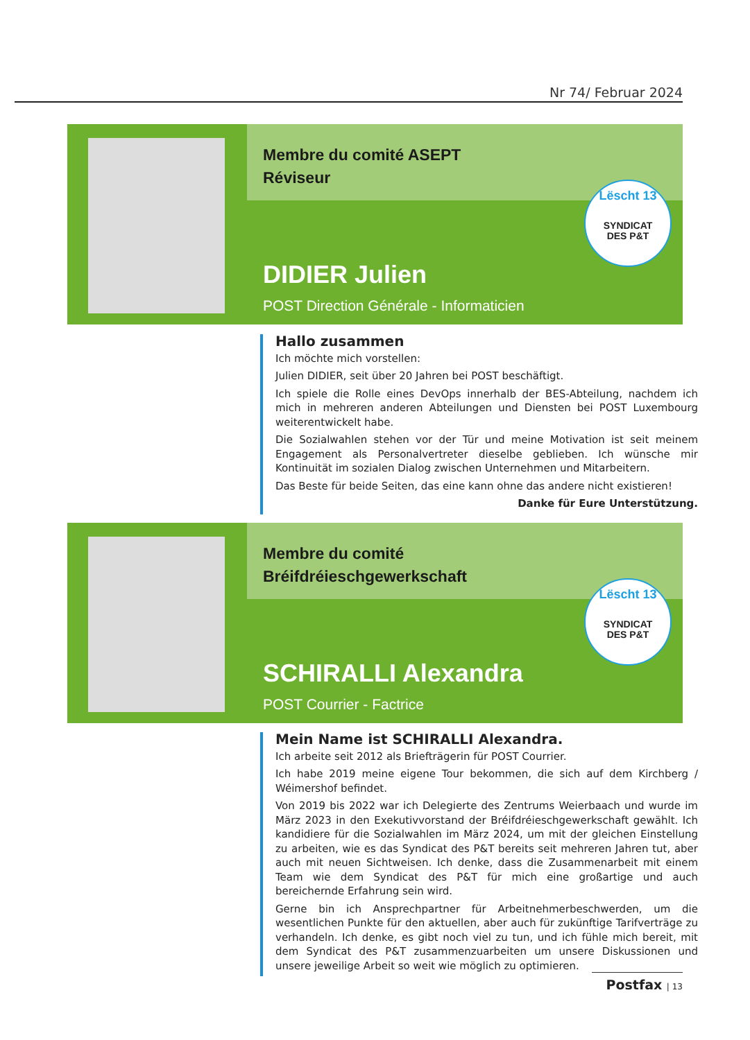Nr 74/ Februar 2024
Membre du comité ASEPT
Réviseur
Lëscht 13
SYNDICAT
DES P&T
DIDIER Julien
POST Direction Générale - Informaticien
Hallo zusammen
Ich möchte mich vorstellen:
Julien DIDIER, seit über 20 Jahren bei POST beschäftigt.
Ich spiele die Rolle eines DevOps innerhalb der BES-Abteilung, nachdem ich mich in mehreren anderen Abteilungen und Diensten bei POST Luxembourg weiterentwickelt habe.
Die Sozialwahlen stehen vor der Tür und meine Motivation ist seit meinem Engagement als Personalvertreter dieselbe geblieben. Ich wünsche mir Kontinuität im sozialen Dialog zwischen Unternehmen und Mitarbeitern.
Das Beste für beide Seiten, das eine kann ohne das andere nicht existieren!
Danke für Eure Unterstützung.
Membre du comité
Bréifdréieschgewerkschaft
Lëscht 13
SYNDICAT
DES P&T
SCHIRALLI Alexandra
POST Courrier - Factrice
Mein Name ist SCHIRALLI Alexandra.
Ich arbeite seit 2012 als Briefträgerin für POST Courrier.
Ich habe 2019 meine eigene Tour bekommen, die sich auf dem Kirchberg / Wéimershof befindet.
Von 2019 bis 2022 war ich Delegierte des Zentrums Weierbaach und wurde im März 2023 in den Exekutivvorstand der Bréifdréieschgewerkschaft gewählt. Ich kandidiere für die Sozialwahlen im März 2024, um mit der gleichen Einstellung zu arbeiten, wie es das Syndicat des P&T bereits seit mehreren Jahren tut, aber auch mit neuen Sichtweisen. Ich denke, dass die Zusammenarbeit mit einem Team wie dem Syndicat des P&T für mich eine großartige und auch bereichernde Erfahrung sein wird.
Gerne bin ich Ansprechpartner für Arbeitnehmerbeschwerden, um die wesentlichen Punkte für den aktuellen, aber auch für zukünftige Tarifverträge zu verhandeln. Ich denke, es gibt noch viel zu tun, und ich fühle mich bereit, mit dem Syndicat des P&T zusammenzuarbeiten um unsere Diskussionen und unsere jeweilige Arbeit so weit wie möglich zu optimieren.
Postfax | 13